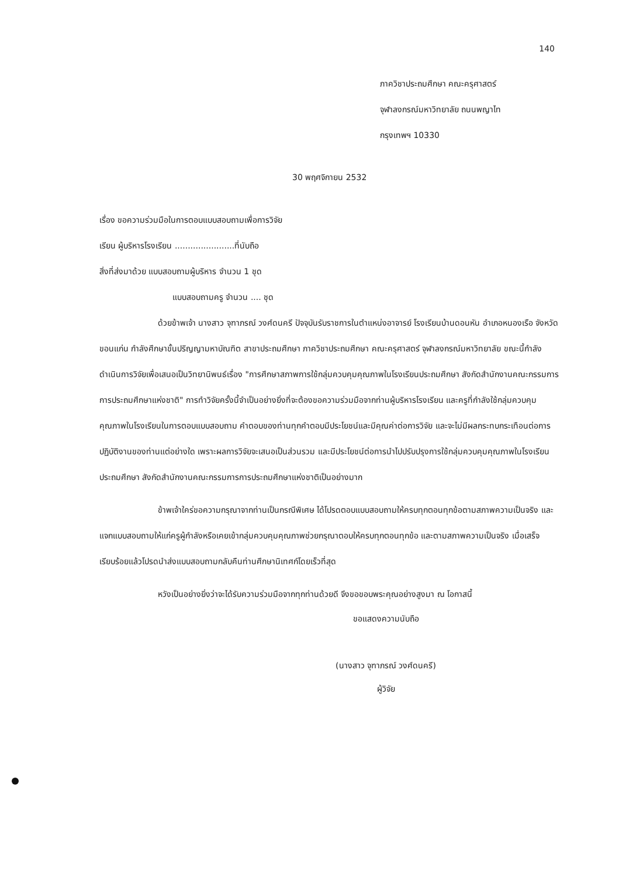140
ภาควิชาประถมศึกษา คณะครุศาสตร์
จุฬาลงกรณ์มหาวิทยาลัย ถนนพญาไท
กรุงเทพฯ 10330
30 พฤศจิกายน 2532
เรื่อง ขอความร่วมมือในการตอบแบบสอบถามเพื่อการวิจัย
เรียน ผู้บริหารโรงเรียน .......................ที่นับถือ
สิ่งที่ส่งมาด้วย แบบสอบถามผู้บริหาร จำนวน 1 ชุด
แบบสอบถามครู จำนวน .... ชุด
ด้วยข้าพเจ้า นางสาว จุฑาภรณ์ วงศ์ดนครี ปัจจุบันรับราชการในตำแหน่งอาจารย์ โรงเรียนบ้านดอนหัน อำเภอหนองเรือ จังหวัดขอนแก่น กำลังศึกษาขั้นปริญญามหาบัณฑิต สาขาประถมศึกษา ภาควิชาประถมศึกษา คณะครุศาสตร์ จุฬาลงกรณ์มหาวิทยาลัย ขณะนี้กำลังดำเนินการวิจัยเพื่อเสนอเป็นวิทยานิพนธ์เรื่อง "การศึกษาสภาพการใช้กลุ่มควบคุมคุณภาพในโรงเรียนประถมศึกษา สังกัดสำนักงานคณะกรรมการการประถมศึกษาแห่งชาติ" การทำวิจัยครั้งนี้จำเป็นอย่างยิ่งที่จะต้องขอความร่วมมือจากท่านผู้บริหารโรงเรียน และครูที่กำลังใช้กลุ่มควบคุมคุณภาพในโรงเรียนในการตอบแบบสอบถาม คำตอบของท่านทุกคำตอบมีประโยชน์และมีคุณค่าต่อการวิจัย และจะไม่มีผลกระทบกระเทือนต่อการปฏิบัติงานของท่านแต่อย่างใด เพราะผลการวิจัยจะเสนอเป็นส่วนรวม และมีประโยชน์ต่อการนำไปปรับปรุงการใช้กลุ่มควบคุมคุณภาพในโรงเรียนประถมศึกษา สังกัดสำนักงานคณะกรรมการการประถมศึกษาแห่งชาติเป็นอย่างมาก
ข้าพเจ้าใคร่ขอความกรุณาจากท่านเป็นกรณีพิเศษ ได้โปรดตอบแบบสอบถามให้ครบทุกตอนทุกข้อตามสภาพความเป็นจริง และแจกแบบสอบถามให้แก่ครูผู้กำลังหรือเคยเข้ากลุ่มควบคุมคุณภาพช่วยกรุณาตอบให้ครบทุกตอนทุกข้อ และตามสภาพความเป็นจริง เมื่อเสร็จเรียบร้อยแล้วโปรดนำส่งแบบสอบถามกลับคืนท่านศึกษานิเทศก์โดยเร็วที่สุด
หวังเป็นอย่างยิ่งว่าจะได้รับความร่วมมือจากทุกท่านด้วยดี จึงขอขอบพระคุณอย่างสูงมา ณ โอกาสนี้
ขอแสดงความนับถือ
(นางสาว จุฑาภรณ์ วงศ์ดนครี)
ผู้วิจัย